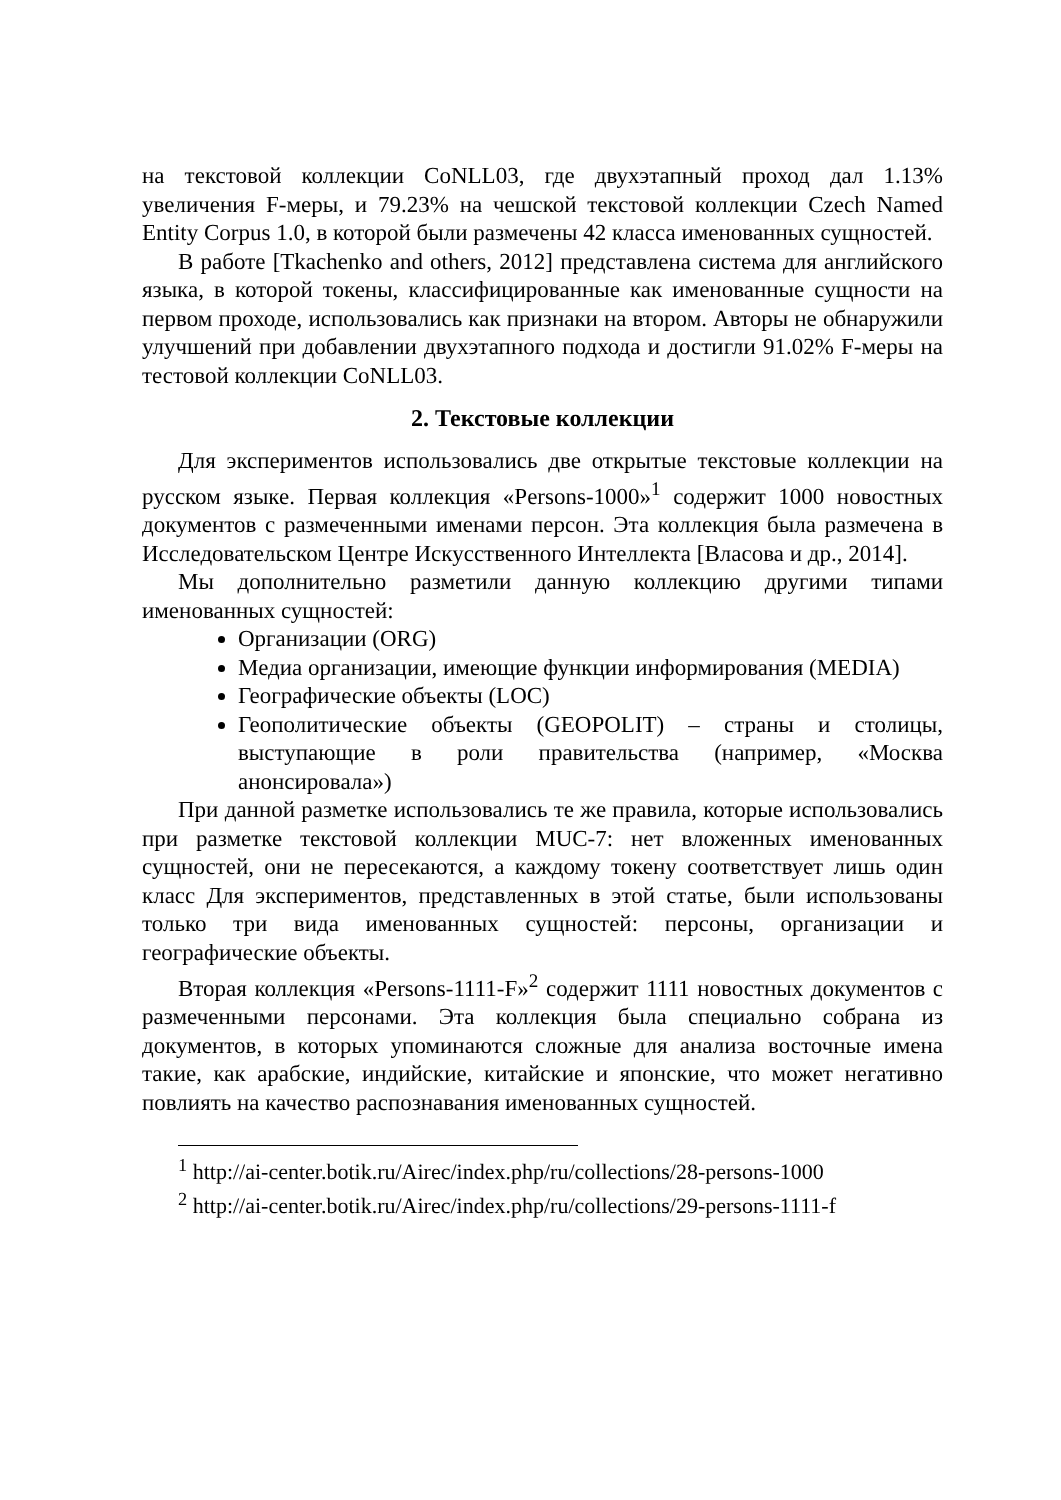на текстовой коллекции CoNLL03, где двухэтапный проход дал 1.13% увеличения F-меры, и 79.23% на чешской текстовой коллекции Czech Named Entity Corpus 1.0, в которой были размечены 42 класса именованных сущностей.
В работе [Tkachenko and others, 2012] представлена система для английского языка, в которой токены, классифицированные как именованные сущности на первом проходе, использовались как признаки на втором. Авторы не обнаружили улучшений при добавлении двухэтапного подхода и достигли 91.02% F-меры на тестовой коллекции CoNLL03.
2. Текстовые коллекции
Для экспериментов использовались две открытые текстовые коллекции на русском языке. Первая коллекция «Persons-1000»<sup>1</sup> содержит 1000 новостных документов с размеченными именами персон. Эта коллекция была размечена в Исследовательском Центре Искусственного Интеллекта [Власова и др., 2014].
Мы дополнительно разметили данную коллекцию другими типами именованных сущностей:
Организации (ORG)
Медиа организации, имеющие функции информирования (MEDIA)
Географические объекты (LOC)
Геополитические объекты (GEOPOLIT) – страны и столицы, выступающие в роли правительства (например, «Москва анонсировала»)
При данной разметке использовались те же правила, которые использовались при разметке текстовой коллекции MUC-7: нет вложенных именованных сущностей, они не пересекаются, а каждому токену соответствует лишь один класс Для экспериментов, представленных в этой статье, были использованы только три вида именованных сущностей: персоны, организации и географические объекты.
Вторая коллекция «Persons-1111-F»<sup>2</sup> содержит 1111 новостных документов с размеченными персонами. Эта коллекция была специально собрана из документов, в которых упоминаются сложные для анализа восточные имена такие, как арабские, индийские, китайские и японские, что может негативно повлиять на качество распознавания именованных сущностей.
<sup>1</sup> http://ai-center.botik.ru/Airec/index.php/ru/collections/28-persons-1000
<sup>2</sup> http://ai-center.botik.ru/Airec/index.php/ru/collections/29-persons-1111-f